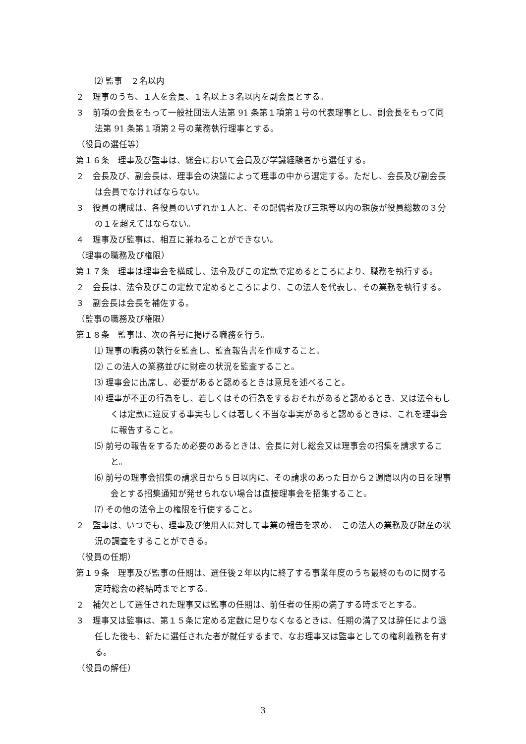⑵ 監事　２名以内
２　理事のうち、１人を会長、１名以上３名以内を副会長とする。
３　前項の会長をもって一般社団法人法第 91 条第１項第１号の代表理事とし、副会長をもって同法第 91 条第１項第２号の業務執行理事とする。
（役員の選任等）
第１６条　理事及び監事は、総会において会員及び学識経験者から選任する。
２　会長及び、副会長は、理事会の決議によって理事の中から選定する。ただし、会長及び副会長は会員でなければならない。
３　役員の構成は、各役員のいずれか１人と、その配偶者及び三親等以内の親族が役員総数の３分の１を超えてはならない。
４　理事及び監事は、相互に兼ねることができない。
（理事の職務及び権限）
第１７条　理事は理事会を構成し、法令及びこの定款で定めるところにより、職務を執行する。
２　会長は、法令及びこの定款で定めるところにより、この法人を代表し、その業務を執行する。
３　副会長は会長を補佐する。
（監事の職務及び権限）
第１８条　監事は、次の各号に掲げる職務を行う。
⑴ 理事の職務の執行を監査し、監査報告書を作成すること。
⑵ この法人の業務並びに財産の状況を監査すること。
⑶ 理事会に出席し、必要があると認めるときは意見を述べること。
⑷ 理事が不正の行為をし、若しくはその行為をするおそれがあると認めるとき、又は法令もしくは定款に違反する事実もしくは著しく不当な事実があると認めるときは、これを理事会に報告すること。
⑸ 前号の報告をするため必要のあるときは、会長に対し総会又は理事会の招集を請求すること。
⑹ 前号の理事会招集の請求日から５日以内に、その請求のあった日から２週間以内の日を理事会とする招集通知が発せられない場合は直接理事会を招集すること。
⑺ その他の法令上の権限を行使すること。
２　監事は、いつでも、理事及び使用人に対して事業の報告を求め、　この法人の業務及び財産の状況の調査をすることができる。
（役員の任期）
第１９条　理事及び監事の任期は、選任後２年以内に終了する事業年度のうち最終のものに関する定時総会の終結時までとする。
２　補欠として選任された理事又は監事の任期は、前任者の任期の満了する時までとする。
３　理事又は監事は、第１５条に定める定数に足りなくなるときは、任期の満了又は辞任により退任した後も、新たに選任された者が就任するまで、なお理事又は監事としての権利義務を有する。
（役員の解任）
3